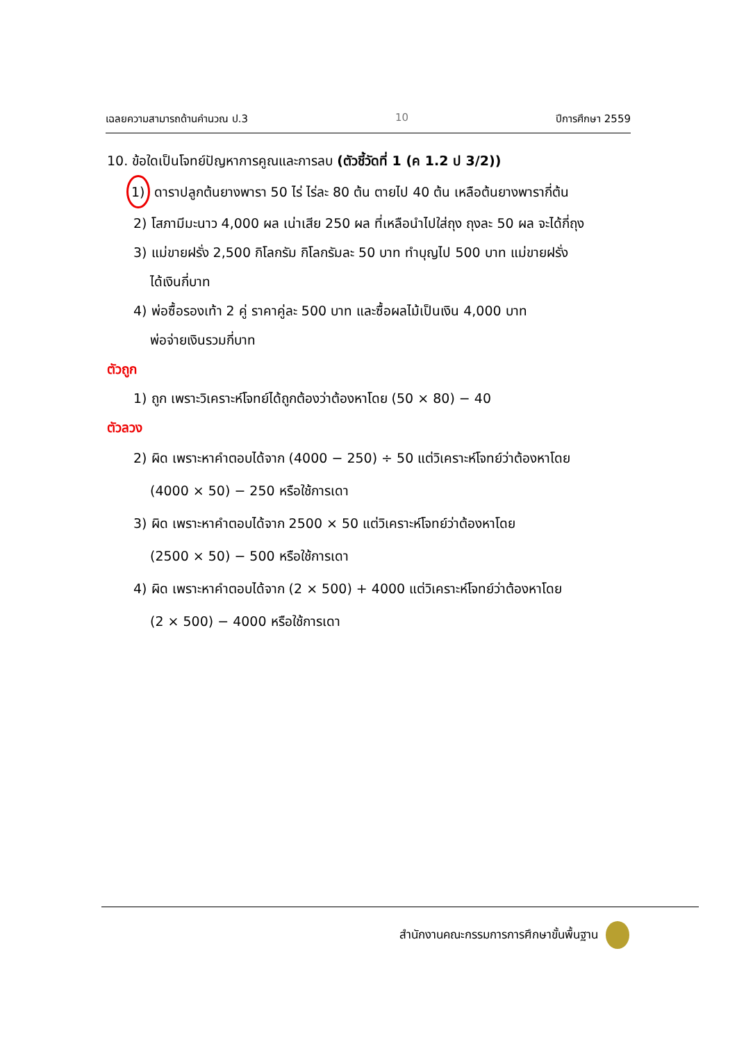เฉลยความสามารถด้านคำนวณ ป.3 10 ปีการศึกษา 2559
10. ข้อใดเป็นโจทย์ปัญหาการคูณและการลบ (ตัวชี้วัดที่ 1 (ค 1.2 ป 3/2))
1) ดาราปลูกต้นยางพารา 50 ไร่ ไร่ละ 80 ต้น ตายไป 40 ต้น เหลือต้นยางพารากี่ต้น
2) โสภามีมะนาว 4,000 ผล เน่าเสีย 250 ผล ที่เหลือนำไปใส่ถุง ถุงละ 50 ผล จะได้กี่ถุง
3) แม่ขายฝรั่ง 2,500 กิโลกรัม กิโลกรัมละ 50 บาท ทำบุญไป 500 บาท แม่ขายฝรั่ง
ได้เงินกี่บาท
4) พ่อซื้อรองเท้า 2 คู่ ราคาคู่ละ 500 บาท และซื้อผลไม้เป็นเงิน 4,000 บาท
พ่อจ่ายเงินรวมกี่บาท
ตัวถูก
1) ถูก เพราะวิเคราะห์โจทย์ได้ถูกต้องว่าต้องหาโดย (50 × 80) − 40
ตัวลวง
2) ผิด เพราะหาคำตอบได้จาก (4000 − 250) ÷ 50 แต่วิเคราะห์โจทย์ว่าต้องหาโดย
(4000 × 50) − 250 หรือใช้การเดา
3) ผิด เพราะหาคำตอบได้จาก 2500 × 50 แต่วิเคราะห์โจทย์ว่าต้องหาโดย
(2500 × 50) − 500 หรือใช้การเดา
4) ผิด เพราะหาคำตอบได้จาก (2 × 500) + 4000 แต่วิเคราะห์โจทย์ว่าต้องหาโดย
(2 × 500) − 4000 หรือใช้การเดา
สำนักงานคณะกรรมการการศึกษาขั้นพื้นฐาน